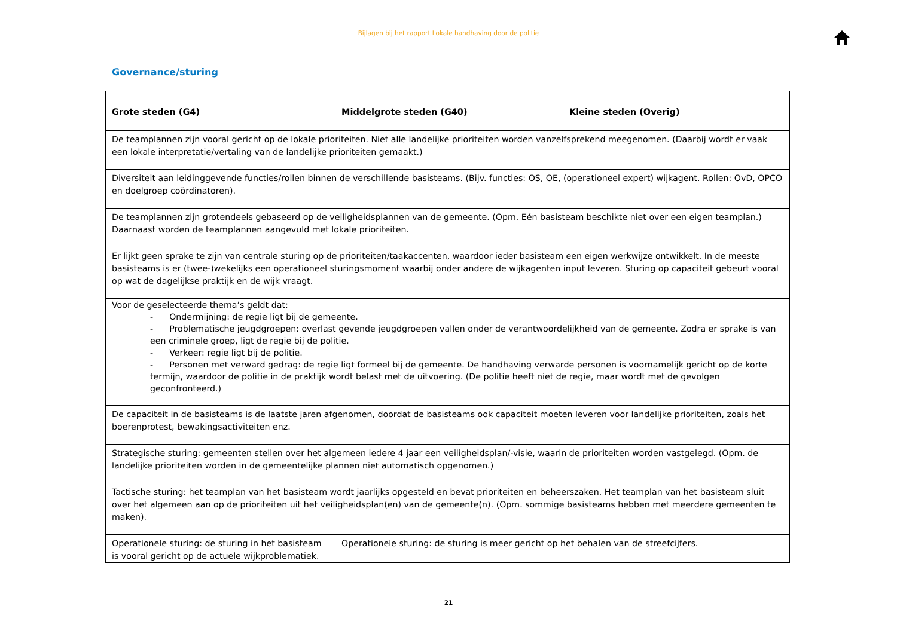Bijlagen bij het rapport Lokale handhaving door de politie
Governance/sturing
| Grote steden (G4) | Middelgrote steden (G40) | Kleine steden (Overig) |
| --- | --- | --- |
| De teamplannen zijn vooral gericht op de lokale prioriteiten. Niet alle landelijke prioriteiten worden vanzelfsprekend meegenomen. (Daarbij wordt er vaak een lokale interpretatie/vertaling van de landelijke prioriteiten gemaakt.) | | |
| Diversiteit aan leidinggevende functies/rollen binnen de verschillende basisteams. (Bijv. functies: OS, OE, (operationeel expert) wijkagent. Rollen: OvD, OPCO en doelgroep coördinatoren). | | |
| De teamplannen zijn grotendeels gebaseerd op de veiligheidsplannen van de gemeente. (Opm. Eén basisteam beschikte niet over een eigen teamplan.) Daarnaast worden de teamplannen aangevuld met lokale prioriteiten. | | |
| Er lijkt geen sprake te zijn van centrale sturing op de prioriteiten/taakaccenten, waardoor ieder basisteam een eigen werkwijze ontwikkelt. In de meeste basisteams is er (twee-)wekelijks een operationeel sturingsmoment waarbij onder andere de wijkagenten input leveren. Sturing op capaciteit gebeurt vooral op wat de dagelijkse praktijk en de wijk vraagt. | | |
| Voor de geselecteerde thema’s geldt dat: - Ondermijning: de regie ligt bij de gemeente. - Problematische jeugdgroepen: overlast gevende jeugdgroepen vallen onder de verantwoordelijkheid van de gemeente. Zodra er sprake is van een criminele groep, ligt de regie bij de politie. - Verkeer: regie ligt bij de politie. - Personen met verward gedrag: de regie ligt formeel bij de gemeente. De handhaving verwarde personen is voornamelijk gericht op de korte termijn, waardoor de politie in de praktijk wordt belast met de uitvoering. (De politie heeft niet de regie, maar wordt met de gevolgen geconfronteerd.) | | |
| De capaciteit in de basisteams is de laatste jaren afgenomen, doordat de basisteams ook capaciteit moeten leveren voor landelijke prioriteiten, zoals het boerenprotest, bewakingsactiviteiten enz. | | |
| Strategische sturing: gemeenten stellen over het algemeen iedere 4 jaar een veiligheidsplan/-visie, waarin de prioriteiten worden vastgelegd. (Opm. de landelijke prioriteiten worden in de gemeentelijke plannen niet automatisch opgenomen.) | | |
| Tactische sturing: het teamplan van het basisteam wordt jaarlijks opgesteld en bevat prioriteiten en beheerszaken. Het teamplan van het basisteam sluit over het algemeen aan op de prioriteiten uit het veiligheidsplan(en) van de gemeente(n). (Opm. sommige basisteams hebben met meerdere gemeenten te maken). | | |
| Operationele sturing: de sturing in het basisteam is vooral gericht op de actuele wijkproblematiek. | Operationele sturing: de sturing is meer gericht op het behalen van de streefcijfers. | |
21